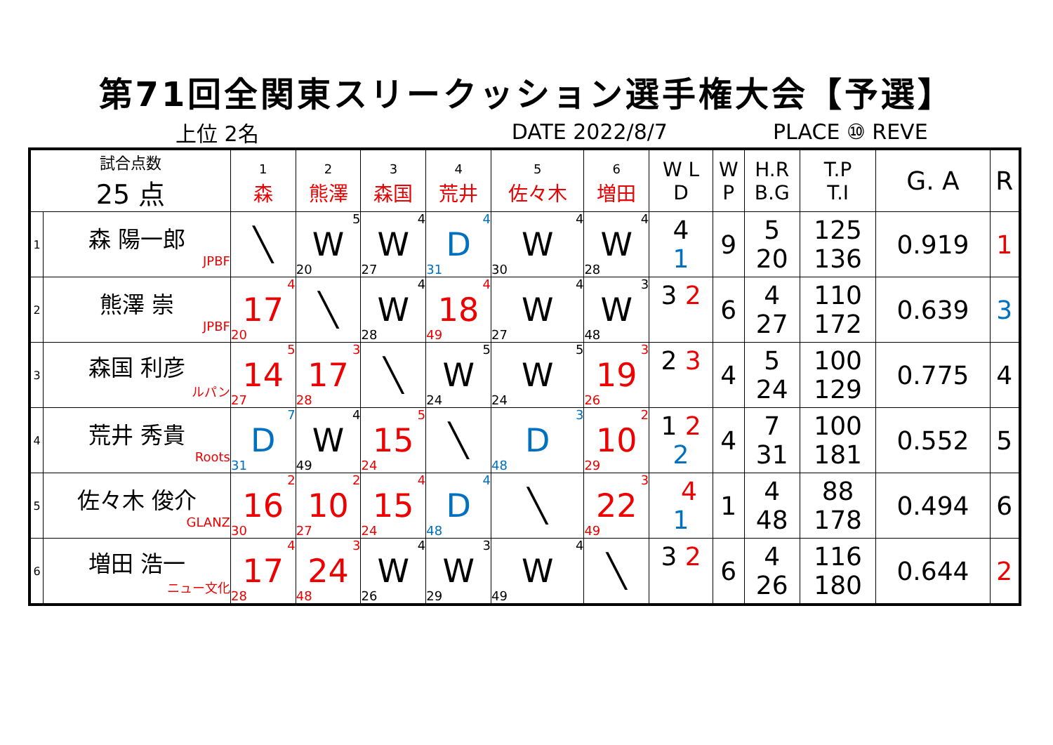第71回全関東スリークッション選手権大会【予選】
上位 2名 DATE 2022/8/7 PLACE ⑩ REVE
| 試合点数 25 点 | | 1 森 | 2 熊澤 | 3 森国 | 4 荒井 | 5 佐々木 | 6 増田 | W L D | W P | H.R B.G | T.P T.I | G. A | R |
| --- | --- | --- | --- | --- | --- | --- | --- | --- | --- | --- | --- | --- | --- |
| 1 | 森 陽一郎 JPBF | ╲ | 5 W 20 | 4 W 27 | 4 D 31 | 4 W 30 | 4 W 28 | 4 1 | 9 | 5 20 | 125 136 | 0.919 | 1 |
| 2 | 熊澤 崇 JPBF | 4 17 20 | ╲ | 4 W 28 | 4 18 49 | 4 W 27 | 3 W 48 | 3 2 | 6 | 4 27 | 110 172 | 0.639 | 3 |
| 3 | 森国 利彦 ルパン | 5 14 27 | 3 17 28 | ╲ | 5 W 24 | 5 W 24 | 3 19 26 | 2 3 | 4 | 5 24 | 100 129 | 0.775 | 4 |
| 4 | 荒井 秀貴 Roots | 7 D 31 | 4 W 49 | 5 15 24 | ╲ | 3 D 48 | 2 10 29 | 1 2 2 | 4 | 7 31 | 100 181 | 0.552 | 5 |
| 5 | 佐々木 俊介 GLANZ | 2 16 30 | 2 10 27 | 4 15 24 | 4 D 48 | ╲ | 3 22 49 | 4 1 | 1 | 4 48 | 88 178 | 0.494 | 6 |
| 6 | 増田 浩一 ニュー文化 | 4 17 28 | 3 24 48 | 4 W 26 | 3 W 29 | 4 W 49 | ╲ | 3 2 | 6 | 4 26 | 116 180 | 0.644 | 2 |